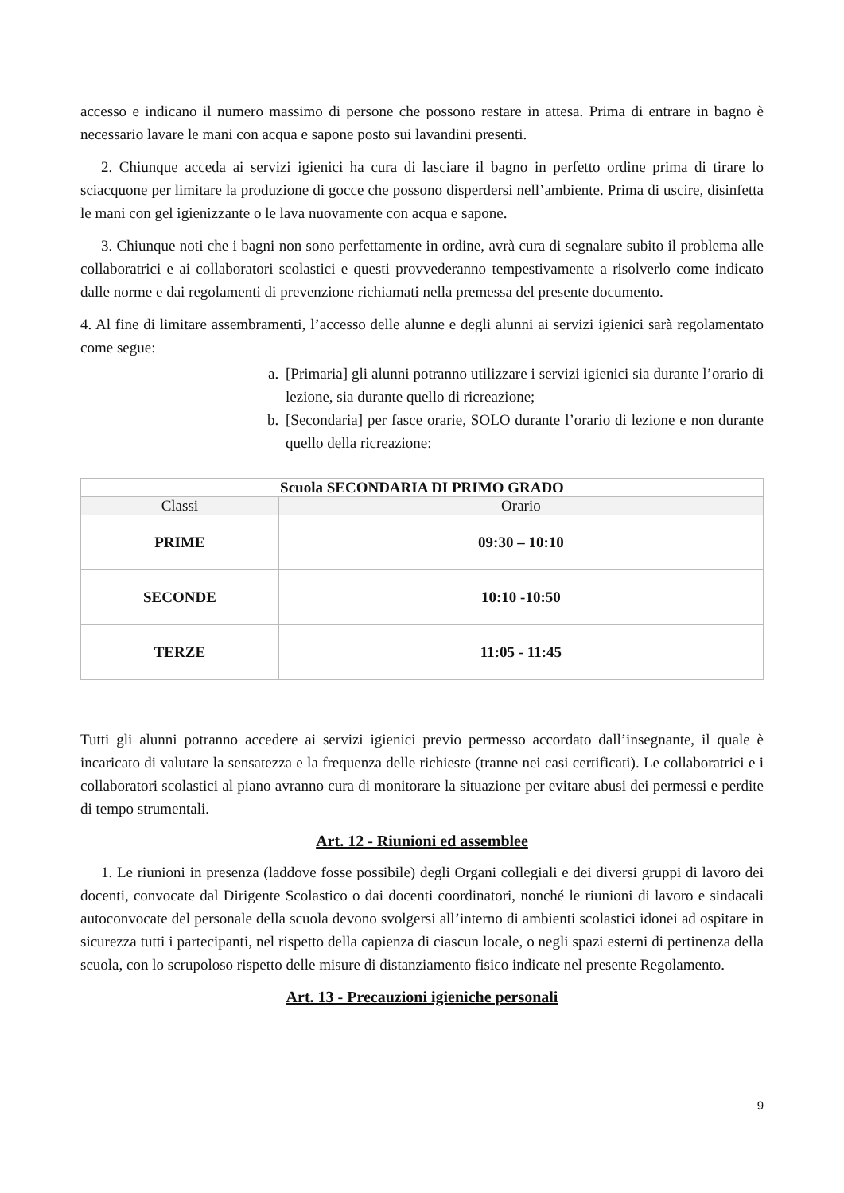accesso e indicano il numero massimo di persone che possono restare in attesa. Prima di entrare in bagno è necessario lavare le mani con acqua e sapone posto sui lavandini presenti.
2. Chiunque acceda ai servizi igienici ha cura di lasciare il bagno in perfetto ordine prima di tirare lo sciacquone per limitare la produzione di gocce che possono disperdersi nell’ambiente. Prima di uscire, disinfetta le mani con gel igienizzante o le lava nuovamente con acqua e sapone.
3. Chiunque noti che i bagni non sono perfettamente in ordine, avrà cura di segnalare subito il problema alle collaboratrici e ai collaboratori scolastici e questi provvederanno tempestivamente a risolverlo come indicato dalle norme e dai regolamenti di prevenzione richiamati nella premessa del presente documento.
4. Al fine di limitare assembramenti, l’accesso delle alunne e degli alunni ai servizi igienici sarà regolamentato come segue:
a. [Primaria] gli alunni potranno utilizzare i servizi igienici sia durante l’orario di lezione, sia durante quello di ricreazione;
b. [Secondaria] per fasce orarie, SOLO durante l’orario di lezione e non durante quello della ricreazione:
| Scuola SECONDARIA DI PRIMO GRADO | |
| --- | --- |
| Classi | Orario |
| PRIME | 09:30 – 10:10 |
| SECONDE | 10:10 -10:50 |
| TERZE | 11:05 - 11:45 |
Tutti gli alunni potranno accedere ai servizi igienici previo permesso accordato dall’insegnante, il quale è incaricato di valutare la sensatezza e la frequenza delle richieste (tranne nei casi certificati). Le collaboratrici e i collaboratori scolastici al piano avranno cura di monitorare la situazione per evitare abusi dei permessi e perdite di tempo strumentali.
Art. 12 - Riunioni ed assemblee
1. Le riunioni in presenza (laddove fosse possibile) degli Organi collegiali e dei diversi gruppi di lavoro dei docenti, convocate dal Dirigente Scolastico o dai docenti coordinatori, nonché le riunioni di lavoro e sindacali autoconvocate del personale della scuola devono svolgersi all’interno di ambienti scolastici idonei ad ospitare in sicurezza tutti i partecipanti, nel rispetto della capienza di ciascun locale, o negli spazi esterni di pertinenza della scuola, con lo scrupoloso rispetto delle misure di distanziamento fisico indicate nel presente Regolamento.
Art. 13 - Precauzioni igieniche personali
9